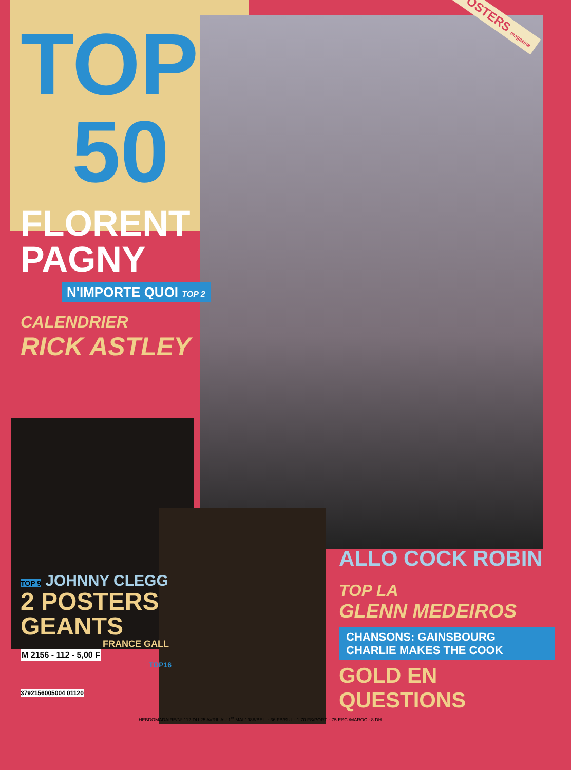TOP
50
POSTERS magazine
FLORENT
PAGNY
N'IMPORTE QUOI TOP 2
CALENDRIER
RICK ASTLEY
TOP 9 JOHNNY CLEGG
2 POSTERS
GEANTS
FRANCE GALL
M 2156 - 112 - 5,00 F
TOP16
3792156005004 01120
ALLO COCK ROBIN
TOP LA
GLENN MEDEIROS
CHANSONS: GAINSBOURG
CHARLIE MAKES THE COOK
GOLD EN QUESTIONS
HEBDOMADAIRE/Nº 112 DU 25 AVRIL AU 1<sup>er</sup> MAI 1988/BEL. : 36 FB/SUI. : 1,70 FS/PORT. : 75 ESC./MAROC : 8 DH.